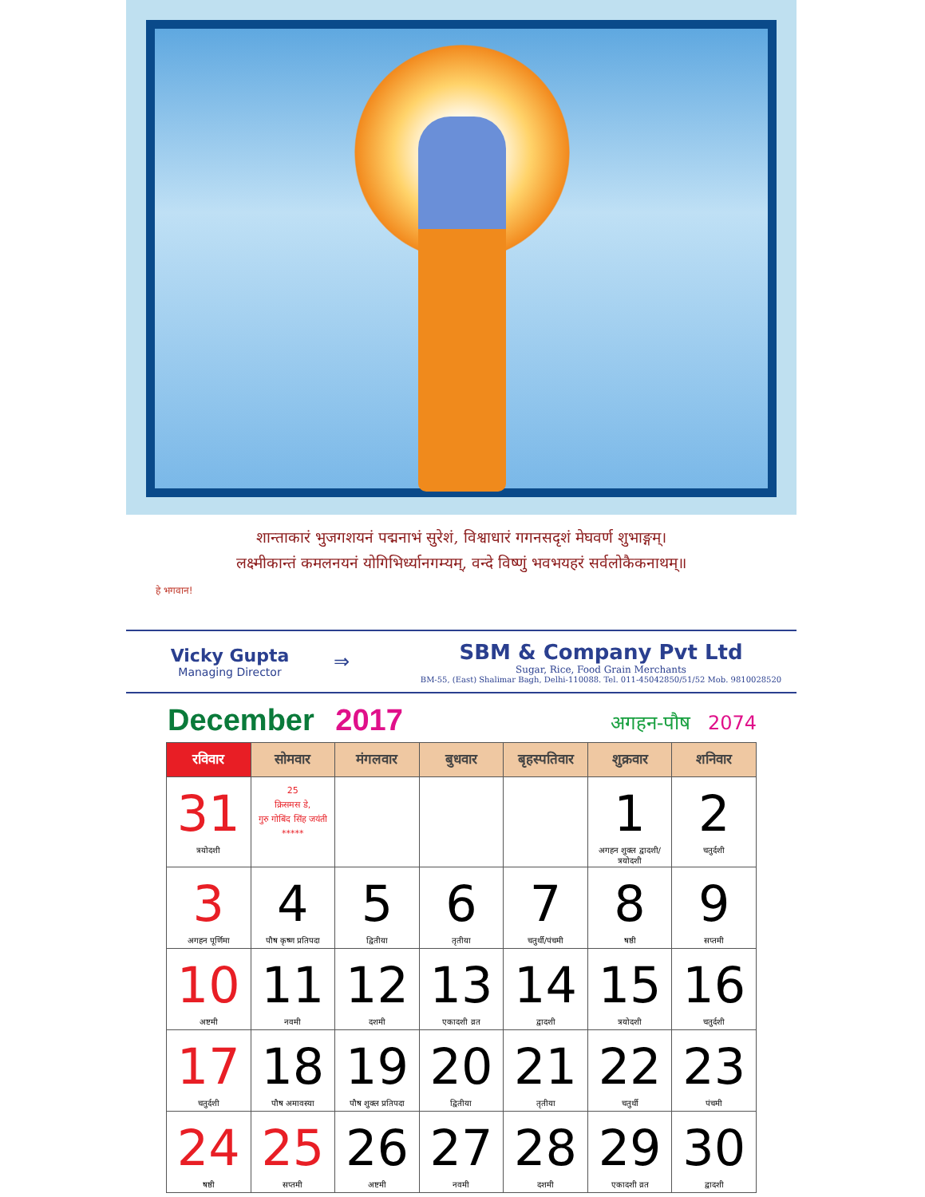शान्ताकारं भुजगशयनं पद्मनाभं सुरेशं, विश्वाधारं गगनसदृशं मेघवर्ण शुभाङ्गम्।
लक्ष्मीकान्तं कमलनयनं योगिभिर्ध्यानगम्यम्, वन्दे विष्णुं भवभयहरं सर्वलोकैकनाथम्॥
हे भगवान!
Vicky Gupta
Managing Director
⇒
SBM & Company Pvt Ltd
Sugar, Rice, Food Grain Merchants
BM-55, (East) Shalimar Bagh, Delhi-110088. Tel. 011-45042850/51/52 Mob. 9810028520
December 2017
अगहन-पौष 2074
| रविवार | सोमवार | मंगलवार | बुधवार | बृहस्पतिवार | शुक्रवार | शनिवार |
| --- | --- | --- | --- | --- | --- | --- |
| 31 त्रयोदशी | 25 क्रिसमस डे, गुरु गोबिंद सिंह जयंती ***** | | | | 1 अगहन शुक्ल द्वादशी/त्रयोदशी | 2 चतुर्दशी |
| 3 अगहन पूर्णिमा | 4 पौष कृष्ण प्रतिपदा | 5 द्वितीया | 6 तृतीया | 7 चतुर्थी/पंचमी | 8 षष्ठी | 9 सप्तमी |
| 10 अष्टमी | 11 नवमी | 12 दशमी | 13 एकादशी व्रत | 14 द्वादशी | 15 त्रयोदशी | 16 चतुर्दशी |
| 17 चतुर्दशी | 18 पौष अमावस्या | 19 पौष शुक्ल प्रतिपदा | 20 द्वितीया | 21 तृतीया | 22 चतुर्थी | 23 पंचमी |
| 24 षष्ठी | 25 सप्तमी | 26 अष्टमी | 27 नवमी | 28 दशमी | 29 एकादशी व्रत | 30 द्वादशी |